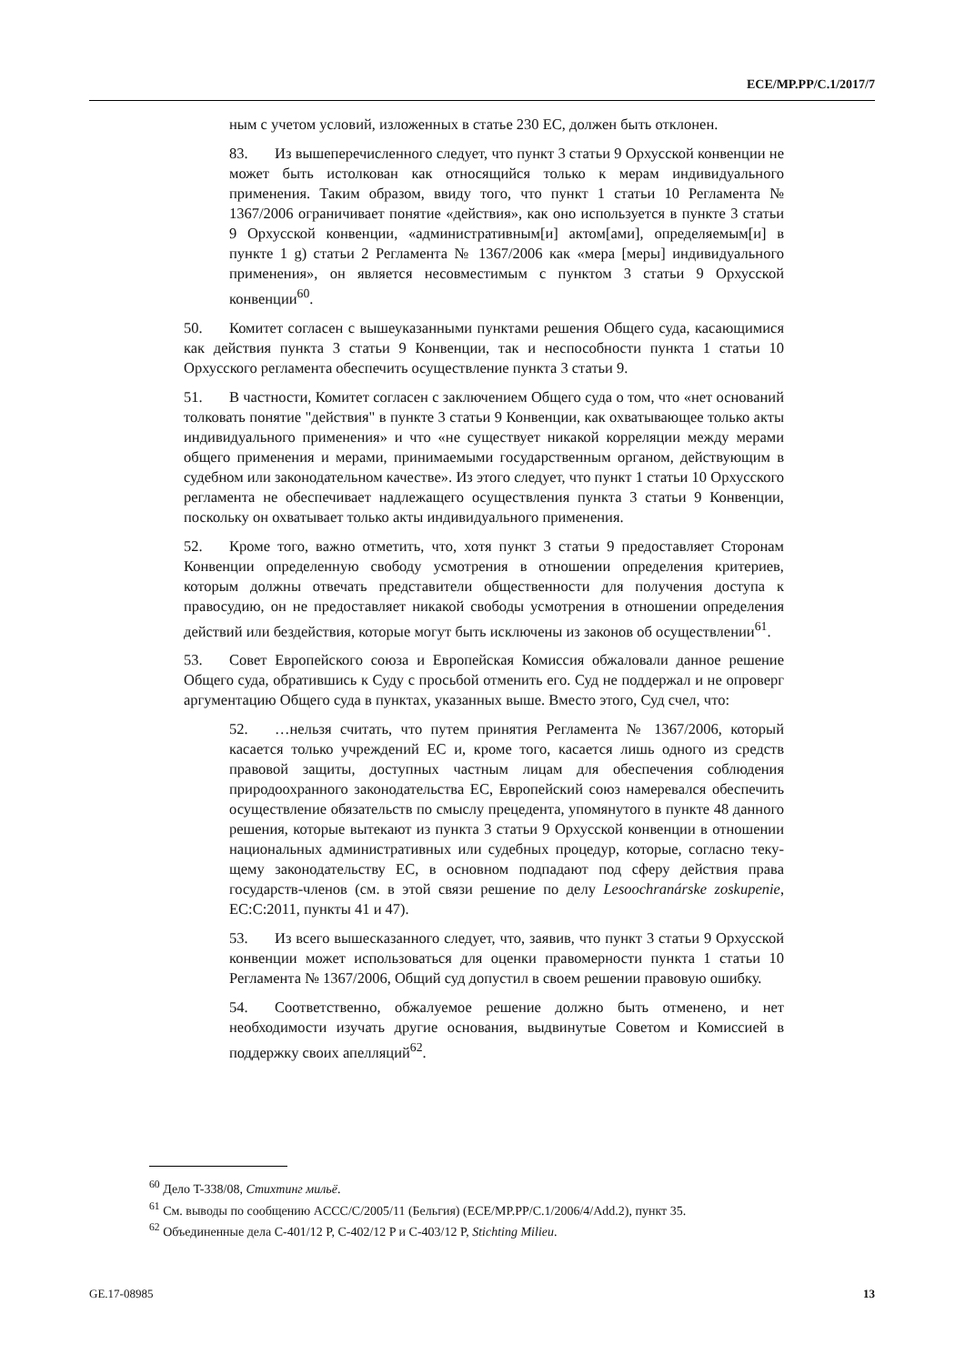ECE/MP.PP/C.1/2017/7
ным с учетом условий, изложенных в статье 230 ЕС, должен быть откло­нен.
83. Из вышеперечисленного следует, что пункт 3 статьи 9 Орхусской конвенции не может быть истолкован как относящийся только к мерам индивидуального применения. Таким образом, ввиду того, что пункт 1 статьи 10 Регламента № 1367/2006 ограничивает понятие «действия», как оно используется в пункте 3 статьи 9 Орхусской конвенции, «админи­стративным[и] актом[ами], определяемым[и] в пункте 1 g) статьи 2 Ре­гламента № 1367/2006 как «мера [меры] индивидуального применения», он является несовместимым с пунктом 3 статьи 9 Орхусской конвенции<sup>60</sup>.
50. Комитет согласен с вышеуказанными пунктами решения Общего суда, касающимися как действия пункта 3 статьи 9 Конвенции, так и неспособности пункта 1 статьи 10 Орхусского регламента обеспечить осуществление пункта 3 статьи 9.
51. В частности, Комитет согласен с заключением Общего суда о том, что «нет оснований толковать понятие "действия" в пункте 3 статьи 9 Конвенции, как охватывающее только акты индивидуального применения» и что «не суще­ствует никакой корреляции между мерами общего применения и мерами, при­нимаемыми государственным органом, действующим в судебном или законода­тельном качестве». Из этого следует, что пункт 1 статьи 10 Орхусского регла­мента не обеспечивает надлежащего осуществления пункта 3 статьи 9 Конвен­ции, поскольку он охватывает только акты индивидуального применения.
52. Кроме того, важно отметить, что, хотя пункт 3 статьи 9 предоставляет Сторонам Конвенции определенную свободу усмотрения в отношении опреде­ления критериев, которым должны отвечать представители общественности для получения доступа к правосудию, он не предоставляет никакой свободы усмот­рения в отношении определения действий или бездействия, которые могут быть исключены из законов об осуществлении<sup>61</sup>.
53. Совет Европейского союза и Европейская Комиссия обжаловали данное решение Общего суда, обратившись к Суду с просьбой отменить его. Суд не поддержал и не опроверг аргументацию Общего суда в пунктах, указанных вы­ше. Вместо этого, Суд счел, что:
52. …нельзя считать, что путем принятия Регламента № 1367/2006, ко­торый касается только учреждений ЕС и, кроме того, касается лишь одно­го из средств правовой защиты, доступных частным лицам для обеспече­ния соблюдения природоохранного законодательства ЕС, Европейский союз намеревался обеспечить осуществление обязательств по смыслу прецедента, упомянутого в пункте 48 данного решения, которые вытека­ют из пункта 3 статьи 9 Орхусской конвенции в отношении националь­ных административных или судебных процедур, которые, согласно теку­щему законодательству ЕС, в основном подпадают под сферу действия права государств-членов (см. в этой связи решение по делу Leso­ochranárske zoskupenie, EC:C:2011, пункты 41 и 47).
53. Из всего вышесказанного следует, что, заявив, что пункт 3 статьи 9 Орхусской конвенции может использоваться для оценки правомерности пункта 1 статьи 10 Регламента № 1367/2006, Общий суд допустил в своем решении правовую ошибку.
54. Соответственно, обжалуемое решение должно быть отменено, и нет необходимости изучать другие основания, выдвинутые Советом и Комиссией в поддержку своих апелляций<sup>62</sup>.
<sup>60</sup> Дело T-338/08, Стихтинг мильё.
<sup>61</sup> См. выводы по сообщению ACCC/C/2005/11 (Бельгия) (ECE/MP.PP/C.1/2006/4/Add.2), пункт 35.
<sup>62</sup> Объединенные дела C-401/12 P, C-402/12 P и C-403/12 P, Stichting Milieu.
GE.17-08985 13